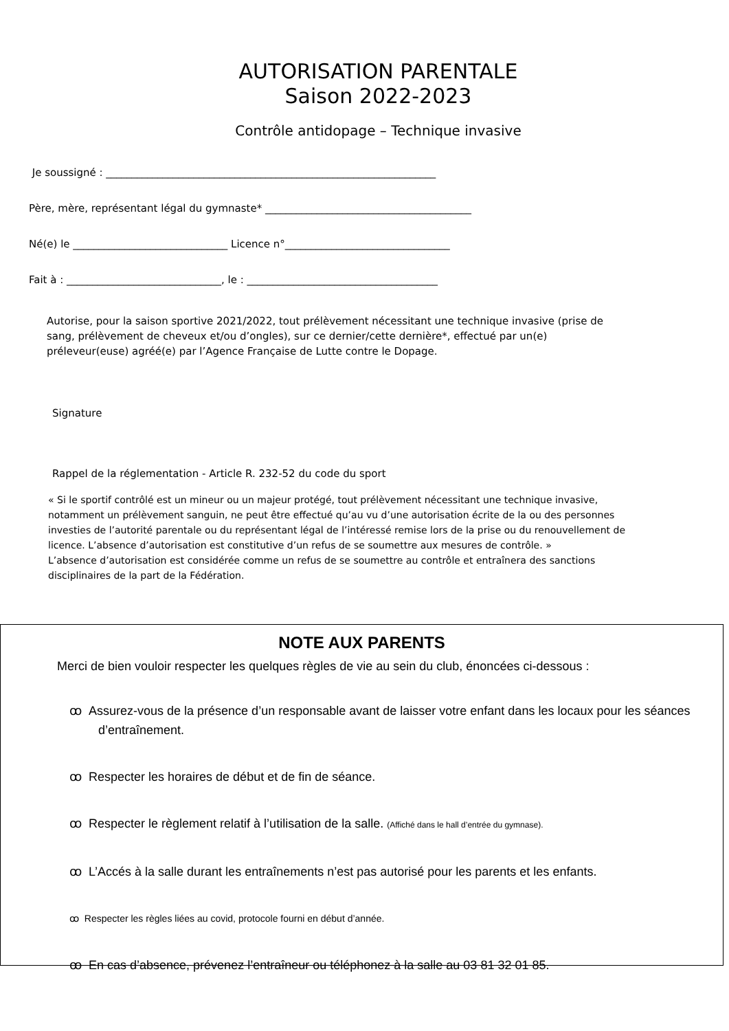AUTORISATION PARENTALE
Saison 2022-2023
Contrôle antidopage – Technique invasive
Je soussigné : ________________________________________________________________
Père, mère, représentant légal du gymnaste* ________________________________________
Né(e) le ______________________________ Licence n°________________________________
Fait à : ______________________________, le : _____________________________________
Autorise, pour la saison sportive 2021/2022, tout prélèvement nécessitant une technique invasive (prise de sang, prélèvement de cheveux et/ou d’ongles), sur ce dernier/cette dernière*, effectué par un(e) préleveur(euse) agréé(e) par l’Agence Française de Lutte contre le Dopage.
Signature
Rappel de la réglementation - Article R. 232-52 du code du sport
« Si le sportif contrôlé est un mineur ou un majeur protégé, tout prélèvement nécessitant une technique invasive, notamment un prélèvement sanguin, ne peut être effectué qu’au vu d’une autorisation écrite de la ou des personnes investies de l’autorité parentale ou du représentant légal de l’intéressé remise lors de la prise ou du renouvellement de licence. L’absence d’autorisation est constitutive d’un refus de se soumettre aux mesures de contrôle. »
L’absence d’autorisation est considérée comme un refus de se soumettre au contrôle et entraînera des sanctions disciplinaires de la part de la Fédération.
NOTE AUX PARENTS
Merci de bien vouloir respecter les quelques règles de vie au sein du club, énoncées ci-dessous :
ꝏ Assurez-vous de la présence d’un responsable avant de laisser votre enfant dans les locaux pour les séances d’entraînement.
ꝏ Respecter les horaires de début et de fin de séance.
ꝏ Respecter le règlement relatif à l’utilisation de la salle. (Affiché dans le hall d’entrée du gymnase).
ꝏ L’Accés à la salle durant les entraînements n’est pas autorisé pour les parents et les enfants.
ꝏ Respecter les règles liées au covid, protocole fourni en début d’année.
ꝏ En cas d’absence, prévenez l’entraîneur ou téléphonez à la salle au 03 81 32 01 85.